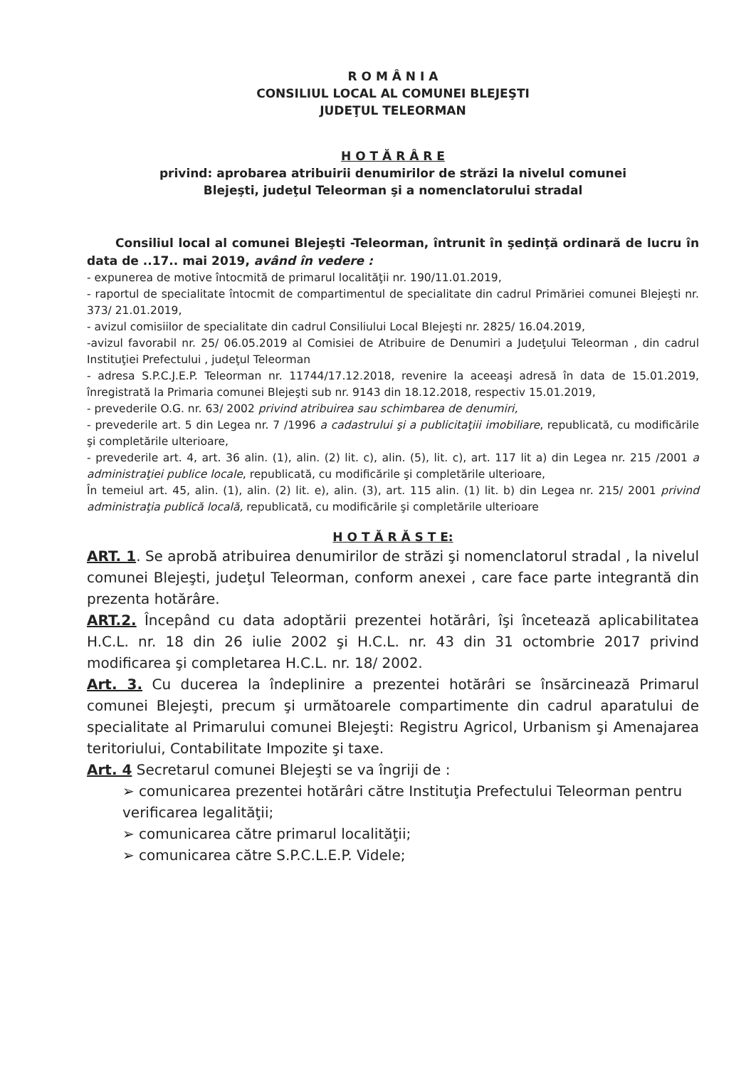R O M Â N I A
CONSILIUL LOCAL AL COMUNEI BLEJEŞTI
JUDEŢUL TELEORMAN
H O T Ă R Â R E
privind: aprobarea atribuirii denumirilor de străzi la nivelul comunei
Blejeşti, judeţul Teleorman şi a nomenclatorului stradal
Consiliul local al comunei Blejeşti -Teleorman, întrunit în şedinţă ordinară de lucru în data de ..17.. mai 2019, având în vedere :
- expunerea de motive întocmită de primarul localităţii nr. 190/11.01.2019,
- raportul de specialitate întocmit de compartimentul de specialitate din cadrul Primăriei comunei Blejeşti nr. 373/ 21.01.2019,
- avizul comisiilor de specialitate din cadrul Consiliului Local Blejeşti nr. 2825/ 16.04.2019,
-avizul favorabil nr. 25/ 06.05.2019 al Comisiei de Atribuire de Denumiri a Judeţului Teleorman , din cadrul Instituţiei Prefectului , judeţul Teleorman
- adresa S.P.C.J.E.P. Teleorman nr. 11744/17.12.2018, revenire la aceeaşi adresă în data de 15.01.2019, înregistrată la Primaria comunei Blejeşti sub nr. 9143 din 18.12.2018, respectiv 15.01.2019,
- prevederile O.G. nr. 63/ 2002 privind atribuirea sau schimbarea de denumiri,
- prevederile art. 5 din Legea nr. 7 /1996 a cadastrului şi a publicitaţiii imobiliare, republicată, cu modificările şi completările ulterioare,
- prevederile art. 4, art. 36 alin. (1), alin. (2) lit. c), alin. (5), lit. c), art. 117 lit a) din Legea nr. 215 /2001 a administraţiei publice locale, republicată, cu modificările şi completările ulterioare,
În temeiul art. 45, alin. (1), alin. (2) lit. e), alin. (3), art. 115 alin. (1) lit. b) din Legea nr. 215/ 2001 privind administraţia publică locală, republicată, cu modificările şi completările ulterioare
H O T Ă R Ă S T E:
ART. 1. Se aprobă atribuirea denumirilor de străzi şi nomenclatorul stradal , la nivelul comunei Blejeşti, judeţul Teleorman, conform anexei , care face parte integrantă din prezenta hotărâre.
ART.2. Începând cu data adoptării prezentei hotărâri, îşi încetează aplicabilitatea H.C.L. nr. 18 din 26 iulie 2002 şi H.C.L. nr. 43 din 31 octombrie 2017 privind modificarea şi completarea H.C.L. nr. 18/ 2002.
Art. 3. Cu ducerea la îndeplinire a prezentei hotărâri se însărcinează Primarul comunei Blejeşti, precum şi următoarele compartimente din cadrul aparatului de specialitate al Primarului comunei Blejeşti: Registru Agricol, Urbanism şi Amenajarea teritoriului, Contabilitate Impozite şi taxe.
Art. 4 Secretarul comunei Blejeşti se va îngriji de :
➢ comunicarea prezentei hotărâri către Instituţia Prefectului Teleorman pentru verificarea legalităţii;
➢ comunicarea către primarul localităţii;
➢ comunicarea către S.P.C.L.E.P. Videle;